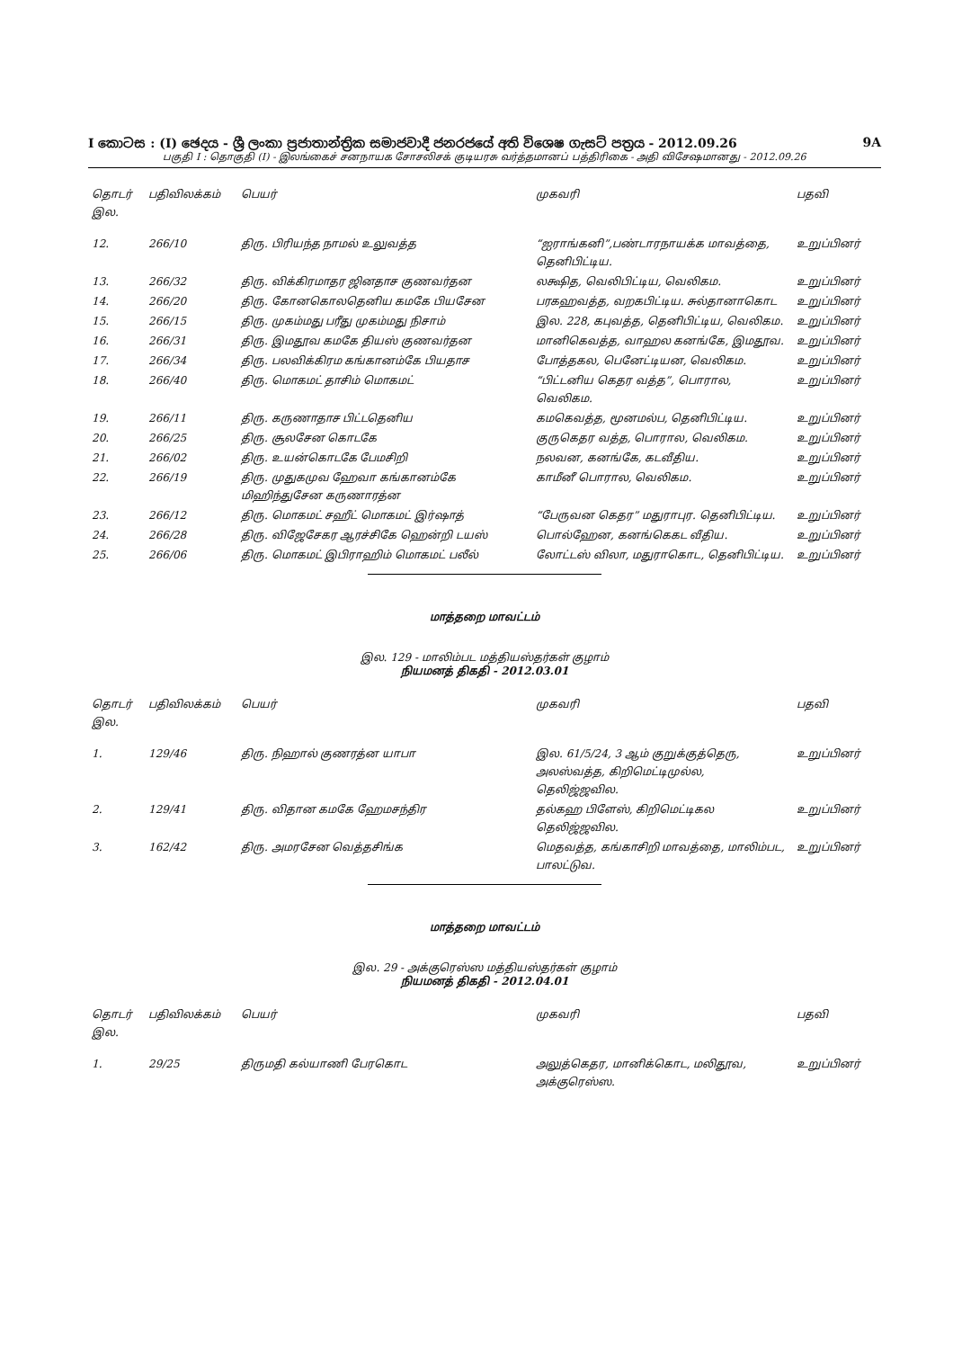I කොටස : (I) ඡෙදය - ශ්‍රී ලංකා ප්‍රජාතාන්ත්‍රික සමාජවාදී ජනරජයේ අති විශෙෂ ගැසට් පත්‍රය - 2012.09.26 9A
பகுதி I : தொகுதி (I) - இலங்கைச் சனநாயக சோசலிசக் குடியரசு வர்த்தமானப் பத்திரிகை - அதி விசேஷமானது - 2012.09.26
| தொடர் இல. | பதிவிலக்கம் | பெயர் | முகவரி | பதவி |
| --- | --- | --- | --- | --- |
| 12. | 266/10 | திரு. பிரியந்த நாமல் உலுவத்த | “ஐராங்கனி”,பண்டாரநாயக்க மாவத்தை, தெனிபிட்டிய. | உறுப்பினர் |
| 13. | 266/32 | திரு. விக்கிரமாதர ஜினதாச குணவர்தன | லக்ஷித, வெலிபிட்டிய, வெலிகம. | உறுப்பினர் |
| 14. | 266/20 | திரு. கோனகொலதெனிய கமகே பியசேன | பரகஹவத்த, வறகபிட்டிய. சுல்தானாகொட | உறுப்பினர் |
| 15. | 266/15 | திரு. முகம்மது பரீது முகம்மது நிசாம் | இல. 228, கபுவத்த, தெனிபிட்டிய, வெலிகம. | உறுப்பினர் |
| 16. | 266/31 | திரு. இமதூவ கமகே தியஸ் குணவர்தன | மானிகெவத்த, வாஹல கனங்கே, இமதூவ. | உறுப்பினர் |
| 17. | 266/34 | திரு. பலவிக்கிரம கங்கானம்கே பியதாச | போத்தகல, பெனேட்டியன, வெலிகம. | உறுப்பினர் |
| 18. | 266/40 | திரு. மொகமட் தாசிம் மொகமட் | “பிட்டனிய கெதர வத்த”, பொரால, வெலிகம. | உறுப்பினர் |
| 19. | 266/11 | திரு. கருணாதாச பிட்டதெனிய | கமகெவத்த, மூனமல்ப, தெனிபிட்டிய. | உறுப்பினர் |
| 20. | 266/25 | திரு. சூலசேன கொடகே | குருகெதர வத்த, பொரால, வெலிகம. | உறுப்பினர் |
| 21. | 266/02 | திரு. உயன்கொடகே பேமசிறி | நலவன, கனங்கே, கடவீதிய. | உறுப்பினர் |
| 22. | 266/19 | திரு. முதுகமுவ ஹேவா கங்கானம்கே மிஹிந்துசேன கருணாரத்ன | காமீனீ பொரால, வெலிகம. | உறுப்பினர் |
| 23. | 266/12 | திரு. மொகமட் சஹீட் மொகமட் இர்ஷாத் | “பேருவன கெதர” மதுராபுர. தெனிபிட்டிய. | உறுப்பினர் |
| 24. | 266/28 | திரு. விஜேசேகர ஆரச்சிகே ஹென்றி டயஸ் | பொல்ஹேன, கனங்கெகட வீதிய. | உறுப்பினர் |
| 25. | 266/06 | திரு. மொகமட் இபிராஹிம் மொகமட் பலீல் | லோட்டஸ் விலா, மதுராகொட, தெனிபிட்டிய. | உறுப்பினர் |
மாத்தறை மாவட்டம்
இல. 129 - மாலிம்பட மத்தியஸ்தர்கள் குழாம்
நியமனத் திகதி - 2012.03.01
| தொடர் இல. | பதிவிலக்கம் | பெயர் | முகவரி | பதவி |
| --- | --- | --- | --- | --- |
| 1. | 129/46 | திரு. நிஹால் குணரத்ன யாபா | இல. 61/5/24, 3 ஆம் குறுக்குத்தெரு, அலஸ்வத்த, கிறிமெட்டிமுல்ல, தெலிஜ்ஜவில. | உறுப்பினர் |
| 2. | 129/41 | திரு. விதான கமகே ஹேமசந்திர | தல்கஹ பிளேஸ், கிறிமெட்டிகல தெலிஜ்ஜவில. | உறுப்பினர் |
| 3. | 162/42 | திரு. அமரசேன வெத்தசிங்க | மெதவத்த, கங்காசிறி மாவத்தை, மாலிம்பட, பாலட்டுவ. | உறுப்பினர் |
மாத்தறை மாவட்டம்
இல. 29 - அக்குரெஸ்ஸ மத்தியஸ்தர்கள் குழாம்
நியமனத் திகதி - 2012.04.01
| தொடர் இல. | பதிவிலக்கம் | பெயர் | முகவரி | பதவி |
| --- | --- | --- | --- | --- |
| 1. | 29/25 | திருமதி கல்யாணி பேரகொட | அலுத்கெதர, மானிக்கொட, மலிதூவ, அக்குரெஸ்ஸ. | உறுப்பினர் |